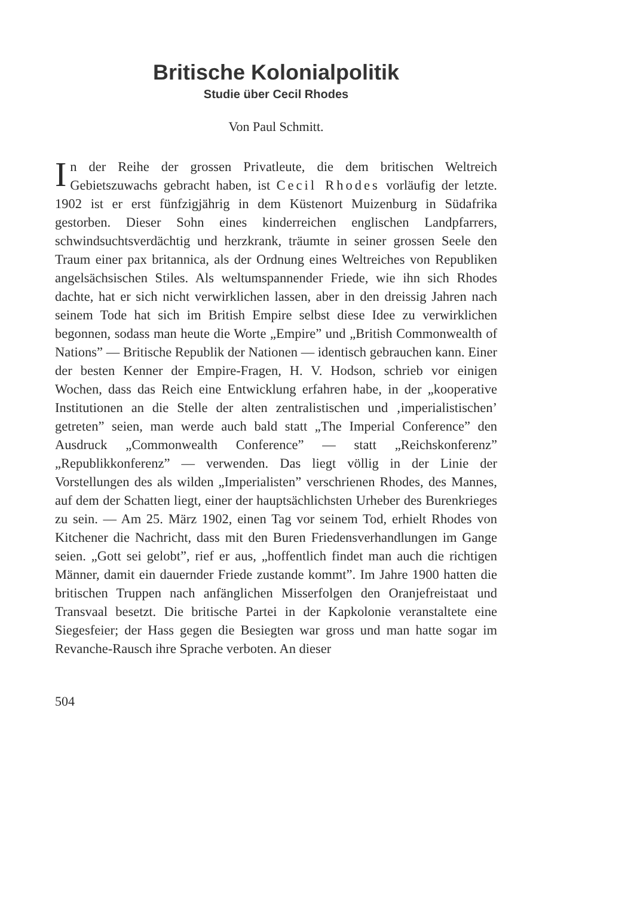Britische Kolonialpolitik
Studie über Cecil Rhodes
Von Paul Schmitt.
In der Reihe der grossen Privatleute, die dem britischen Weltreich Gebietszuwachs gebracht haben, ist Cecil Rhodes vorläufig der letzte. 1902 ist er erst fünfzigjährig in dem Küstenort Muizenburg in Südafrika gestorben. Dieser Sohn eines kinderreichen englischen Landpfarrers, schwindsuchtsverdächtig und herzkrank, träumte in seiner grossen Seele den Traum einer pax britannica, als der Ordnung eines Weltreiches von Republiken angelsächsischen Stiles. Als weltumspannender Friede, wie ihn sich Rhodes dachte, hat er sich nicht verwirklichen lassen, aber in den dreissig Jahren nach seinem Tode hat sich im British Empire selbst diese Idee zu verwirklichen begonnen, sodass man heute die Worte „Empire” und „British Commonwealth of Nations” — Britische Republik der Nationen — identisch gebrauchen kann. Einer der besten Kenner der Empire-Fragen, H. V. Hodson, schrieb vor einigen Wochen, dass das Reich eine Entwicklung erfahren habe, in der „kooperative Institutionen an die Stelle der alten zentralistischen und ‚imperialistischen’ getreten” seien, man werde auch bald statt „The Imperial Conference” den Ausdruck „Commonwealth Conference” — statt „Reichskonferenz” „Republikkonferenz” — verwenden. Das liegt völlig in der Linie der Vorstellungen des als wilden „Imperialisten” verschrienen Rhodes, des Mannes, auf dem der Schatten liegt, einer der hauptsächlichsten Urheber des Burenkrieges zu sein. — Am 25. März 1902, einen Tag vor seinem Tod, erhielt Rhodes von Kitchener die Nachricht, dass mit den Buren Friedensverhandlungen im Gange seien. „Gott sei gelobt”, rief er aus, „hoffentlich findet man auch die richtigen Männer, damit ein dauernder Friede zustande kommt”. Im Jahre 1900 hatten die britischen Truppen nach anfänglichen Misserfolgen den Oranjefreistaat und Transvaal besetzt. Die britische Partei in der Kapkolonie veranstaltete eine Siegesfeier; der Hass gegen die Besiegten war gross und man hatte sogar im Revanche-Rausch ihre Sprache verboten. An dieser
504